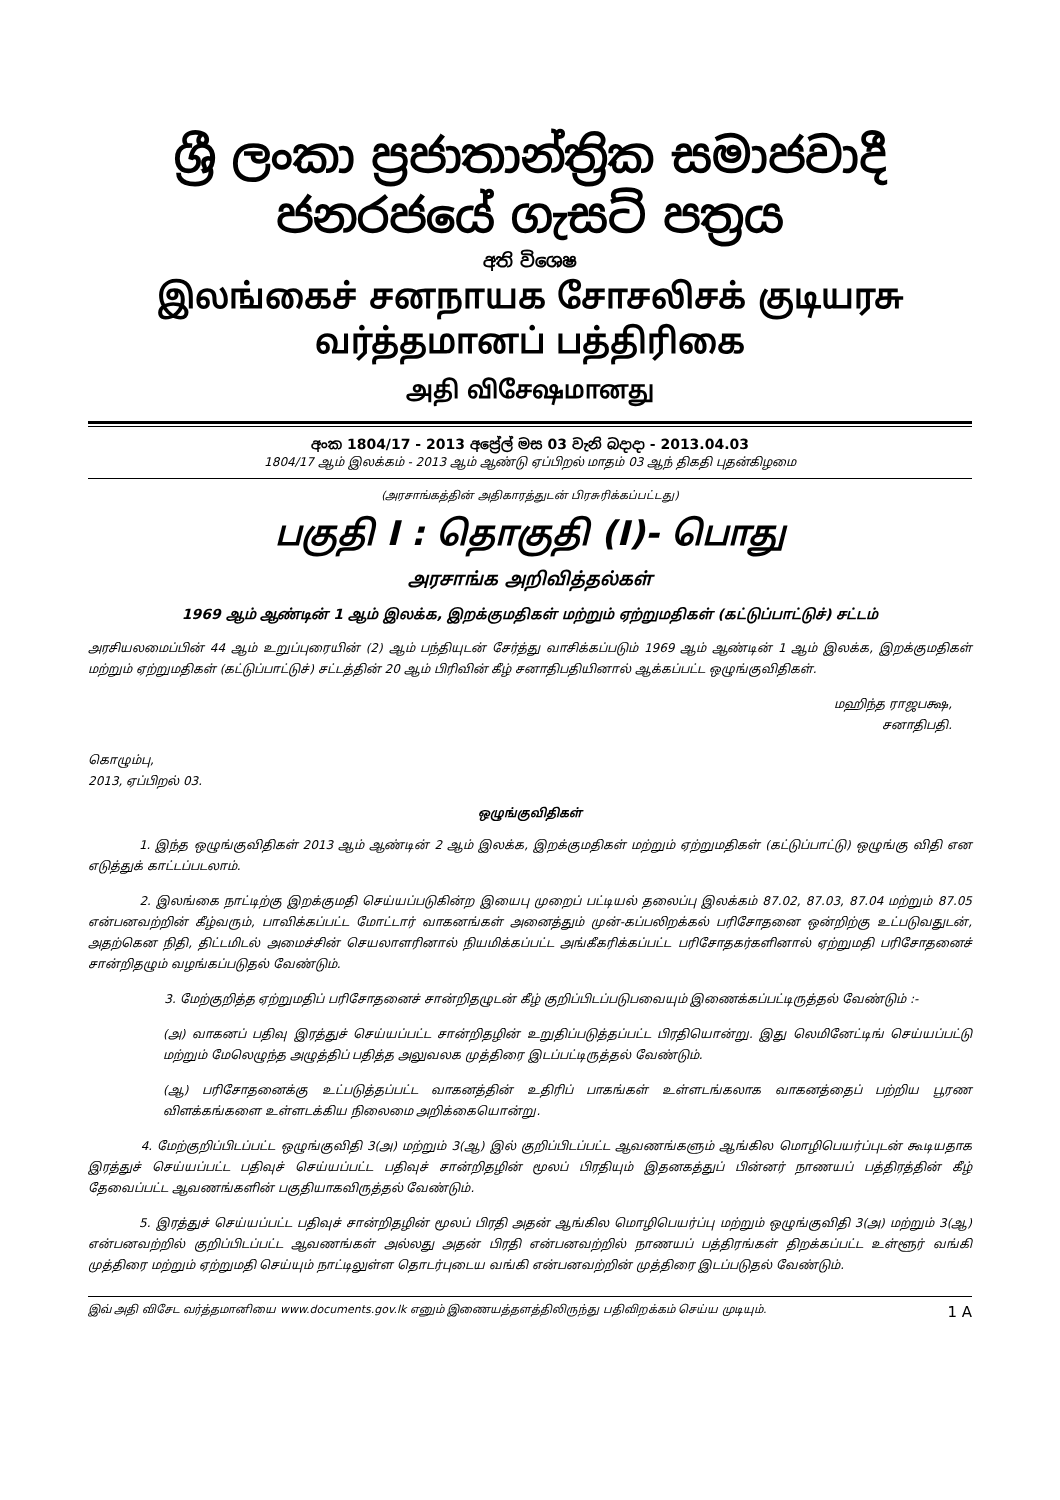ශ්‍රී ලංකා ප්‍රජාතාන්ත්‍රික සමාජවාදී ජනරජයේ ගැසට් පත්‍රය
අති විශෙෂ
இலங்கைச் சனநாயக சோசலிசக் குடியரசு வர்த்தமானப் பத்திரிகை
அதி விசேஷமானது
අංක 1804/17 - 2013 අප්‍රේල් මස 03 වැනි බදාදා - 2013.04.03
1804/17 ஆம் இலக்கம் - 2013 ஆம் ஆண்டு ஏப்பிறல் மாதம் 03 ஆந் திகதி புதன்கிழமை
(அரசாங்கத்தின் அதிகாரத்துடன் பிரசுரிக்கப்பட்டது)
பகுதி I : தொகுதி (I)- பொது
அரசாங்க அறிவித்தல்கள்
1969 ஆம் ஆண்டின் 1 ஆம் இலக்க, இறக்குமதிகள் மற்றும் ஏற்றுமதிகள் (கட்டுப்பாட்டுச்) சட்டம்
அரசியலமைப்பின் 44 ஆம் உறுப்புரையின் (2) ஆம் பந்தியுடன் சேர்த்து வாசிக்கப்படும் 1969 ஆம் ஆண்டின் 1 ஆம் இலக்க, இறக்குமதிகள் மற்றும் ஏற்றுமதிகள் (கட்டுப்பாட்டுச்) சட்டத்தின் 20 ஆம் பிரிவின் கீழ் சனாதிபதியினால் ஆக்கப்பட்ட ஒழுங்குவிதிகள்.
மஹிந்த ராஜபக்ஷ,
சனாதிபதி.
கொழும்பு,
2013, ஏப்பிறல் 03.
ஒழுங்குவிதிகள்
1. இந்த ஒழுங்குவிதிகள் 2013 ஆம் ஆண்டின் 2 ஆம் இலக்க, இறக்குமதிகள் மற்றும் ஏற்றுமதிகள் (கட்டுப்பாட்டு) ஒழுங்கு விதி என எடுத்துக் காட்டப்படலாம்.
2. இலங்கை நாட்டிற்கு இறக்குமதி செய்யப்படுகின்ற இயைபு முறைப் பட்டியல் தலைப்பு இலக்கம் 87.02, 87.03, 87.04 மற்றும் 87.05 என்பனவற்றின் கீழ்வரும், பாவிக்கப்பட்ட மோட்டார் வாகனங்கள் அனைத்தும் முன்-கப்பலிறக்கல் பரிசோதனை ஒன்றிற்கு உட்படுவதுடன், அதற்கென நிதி, திட்டமிடல் அமைச்சின் செயலாளரினால் நியமிக்கப்பட்ட அங்கீகரிக்கப்பட்ட பரிசோதகர்களினால் ஏற்றுமதி பரிசோதனைச் சான்றிதழும் வழங்கப்படுதல் வேண்டும்.
3. மேற்குறித்த ஏற்றுமதிப் பரிசோதனைச் சான்றிதழுடன் கீழ் குறிப்பிடப்படுபவையும் இணைக்கப்பட்டிருத்தல் வேண்டும் :-
(அ) வாகனப் பதிவு இரத்துச் செய்யப்பட்ட சான்றிதழின் உறுதிப்படுத்தப்பட்ட பிரதியொன்று. இது லெமினேட்டிங் செய்யப்பட்டு மற்றும் மேலெழுந்த அழுத்திப் பதித்த அலுவலக முத்திரை இடப்பட்டிருத்தல் வேண்டும்.
(ஆ) பரிசோதனைக்கு உட்படுத்தப்பட்ட வாகனத்தின் உதிரிப் பாகங்கள் உள்ளடங்கலாக வாகனத்தைப் பற்றிய பூரண விளக்கங்களை உள்ளடக்கிய நிலைமை அறிக்கையொன்று.
4. மேற்குறிப்பிடப்பட்ட ஒழுங்குவிதி 3(அ) மற்றும் 3(ஆ) இல் குறிப்பிடப்பட்ட ஆவணங்களும் ஆங்கில மொழிபெயர்ப்புடன் கூடியதாக இரத்துச் செய்யப்பட்ட பதிவுச் செய்யப்பட்ட பதிவுச் சான்றிதழின் மூலப் பிரதியும் இதனகத்துப் பின்னர் நாணயப் பத்திரத்தின் கீழ் தேவைப்பட்ட ஆவணங்களின் பகுதியாகவிருத்தல் வேண்டும்.
5. இரத்துச் செய்யப்பட்ட பதிவுச் சான்றிதழின் மூலப் பிரதி அதன் ஆங்கில மொழிபெயர்ப்பு மற்றும் ஒழுங்குவிதி 3(அ) மற்றும் 3(ஆ) என்பனவற்றில் குறிப்பிடப்பட்ட ஆவணங்கள் அல்லது அதன் பிரதி என்பனவற்றில் நாணயப் பத்திரங்கள் திறக்கப்பட்ட உள்ளூர் வங்கி முத்திரை மற்றும் ஏற்றுமதி செய்யும் நாட்டிலுள்ள தொடர்புடைய வங்கி என்பனவற்றின் முத்திரை இடப்படுதல் வேண்டும்.
இவ் அதி விசேட வர்த்தமானியை www.documents.gov.lk எனும் இணையத்தளத்திலிருந்து பதிவிறக்கம் செய்ய முடியும். 1 A